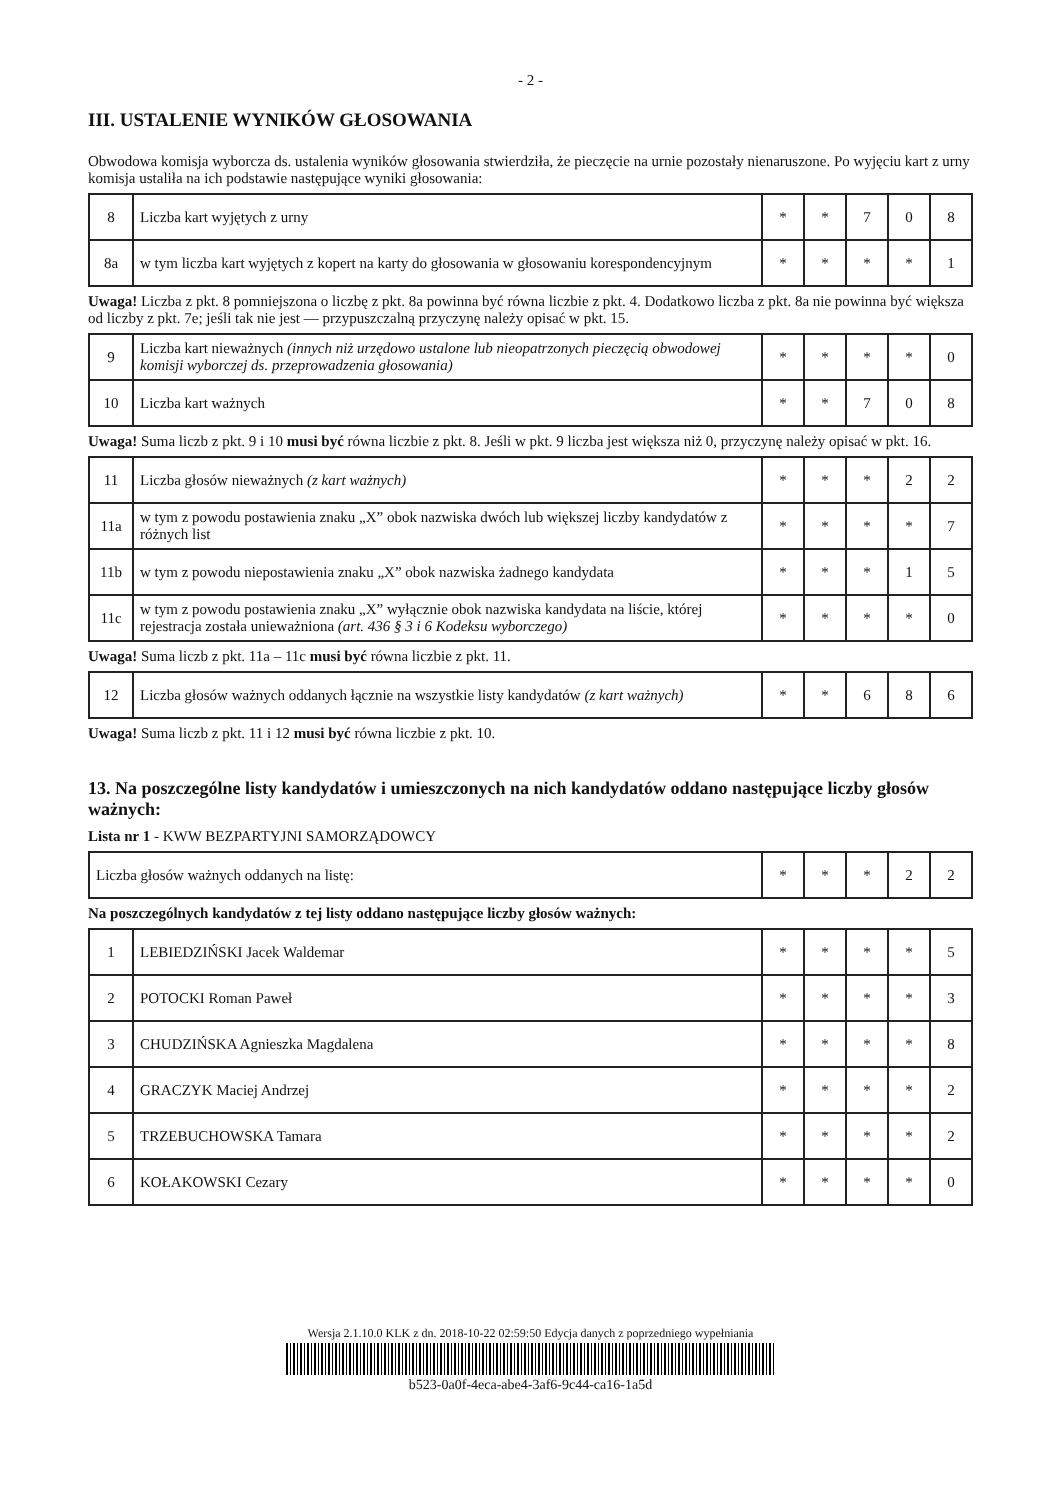- 2 -
III. USTALENIE WYNIKÓW GŁOSOWANIA
Obwodowa komisja wyborcza ds. ustalenia wyników głosowania stwierdziła, że pieczęcie na urnie pozostały nienaruszone. Po wyjęciu kart z urny komisja ustaliła na ich podstawie następujące wyniki głosowania:
| 8 | Liczba kart wyjętych z urny | * | * | 7 | 0 | 8 |
| 8a | w tym liczba kart wyjętych z kopert na karty do głosowania w głosowaniu korespondencyjnym | * | * | * | * | 1 |
Uwaga! Liczba z pkt. 8 pomniejszona o liczbę z pkt. 8a powinna być równa liczbie z pkt. 4. Dodatkowo liczba z pkt. 8a nie powinna być większa od liczby z pkt. 7e; jeśli tak nie jest — przypuszczalną przyczynę należy opisać w pkt. 15.
| 9 | Liczba kart nieważnych (innych niż urzędowo ustalone lub nieopatrzonych pieczęcią obwodowej komisji wyborczej ds. przeprowadzenia głosowania) | * | * | * | * | 0 |
| 10 | Liczba kart ważnych | * | * | 7 | 0 | 8 |
Uwaga! Suma liczb z pkt. 9 i 10 musi być równa liczbie z pkt. 8. Jeśli w pkt. 9 liczba jest większa niż 0, przyczynę należy opisać w pkt. 16.
| 11 | Liczba głosów nieważnych (z kart ważnych) | * | * | * | 2 | 2 |
| 11a | w tym z powodu postawienia znaku „X” obok nazwiska dwóch lub większej liczby kandydatów z różnych list | * | * | * | * | 7 |
| 11b | w tym z powodu niepostawienia znaku „X” obok nazwiska żadnego kandydata | * | * | * | 1 | 5 |
| 11c | w tym z powodu postawienia znaku „X” wyłącznie obok nazwiska kandydata na liście, której rejestracja została unieważniona (art. 436 § 3 i 6 Kodeksu wyborczego) | * | * | * | * | 0 |
Uwaga! Suma liczb z pkt. 11a – 11c musi być równa liczbie z pkt. 11.
| 12 | Liczba głosów ważnych oddanych łącznie na wszystkie listy kandydatów (z kart ważnych) | * | * | 6 | 8 | 6 |
Uwaga! Suma liczb z pkt. 11 i 12 musi być równa liczbie z pkt. 10.
13. Na poszczególne listy kandydatów i umieszczonych na nich kandydatów oddano następujące liczby głosów ważnych:
Lista nr 1 - KWW BEZPARTYJNI SAMORZĄDOWCY
| Liczba głosów ważnych oddanych na listę: | * | * | * | 2 | 2 |
Na poszczególnych kandydatów z tej listy oddano następujące liczby głosów ważnych:
| 1 | LEBIEDZIŃSKI Jacek Waldemar | * | * | * | * | 5 |
| 2 | POTOCKI Roman Paweł | * | * | * | * | 3 |
| 3 | CHUDZIŃSKA Agnieszka Magdalena | * | * | * | * | 8 |
| 4 | GRACZYK Maciej Andrzej | * | * | * | * | 2 |
| 5 | TRZEBUCHOWSKA Tamara | * | * | * | * | 2 |
| 6 | KOŁAKOWSKI Cezary | * | * | * | * | 0 |
Wersja 2.1.10.0 KLK z dn. 2018-10-22 02:59:50 Edycja danych z poprzedniego wypełniania
b523-0a0f-4eca-abe4-3af6-9c44-ca16-1a5d